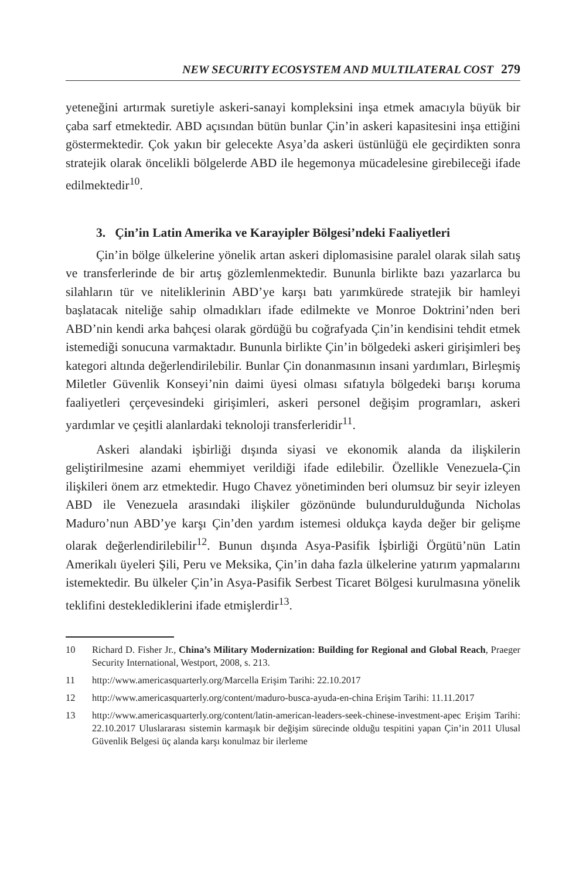NEW SECURITY ECOSYSTEM AND MULTILATERAL COST 279
yeteneğini artırmak suretiyle askeri-sanayi kompleksini inşa etmek amacıyla büyük bir çaba sarf etmektedir. ABD açısından bütün bunlar Çin’in askeri kapasitesini inşa ettiğini göstermektedir. Çok yakın bir gelecekte Asya’da askeri üstünlüğü ele geçirdikten sonra stratejik olarak öncelikli bölgelerde ABD ile hegemonya mücadelesine girebileceği ifade edilmektedir<sup>10</sup>.
3. Çin’in Latin Amerika ve Karayipler Bölgesi’ndeki Faaliyetleri
Çin’in bölge ülkelerine yönelik artan askeri diplomasisine paralel olarak silah satış ve transferlerinde de bir artış gözlemlenmektedir. Bununla birlikte bazı yazarlarca bu silahların tür ve niteliklerinin ABD’ye karşı batı yarımkürede stratejik bir hamleyi başlatacak niteliğe sahip olmadıkları ifade edilmekte ve Monroe Doktrini’nden beri ABD’nin kendi arka bahçesi olarak gördüğü bu coğrafyada Çin’in kendisini tehdit etmek istemediği sonucuna varmaktadır. Bununla birlikte Çin’in bölgedeki askeri girişimleri beş kategori altında değerlendirilebilir. Bunlar Çin donanmasının insani yardımları, Birleşmiş Miletler Güvenlik Konseyi’nin daimi üyesi olması sıfatıyla bölgedeki barışı koruma faaliyetleri çerçevesindeki girişimleri, askeri personel değişim programları, askeri yardımlar ve çeşitli alanlardaki teknoloji transferleridir<sup>11</sup>.
Askeri alandaki işbirliği dışında siyasi ve ekonomik alanda da ilişkilerin geliştirilmesine azami ehemmiyet verildiği ifade edilebilir. Özellikle Venezuela-Çin ilişkileri önem arz etmektedir. Hugo Chavez yönetiminden beri olumsuz bir seyir izleyen ABD ile Venezuela arasındaki ilişkiler gözönünde bulundurulduğunda Nicholas Maduro’nun ABD’ye karşı Çin’den yardım istemesi oldukça kayda değer bir gelişme olarak değerlendirilebilir<sup>12</sup>. Bunun dışında Asya-Pasifik İşbirliği Örgütü’nün Latin Amerikalı üyeleri Şili, Peru ve Meksika, Çin’in daha fazla ülkelerine yatırım yapmalarını istemektedir. Bu ülkeler Çin’in Asya-Pasifik Serbest Ticaret Bölgesi kurulmasına yönelik teklifini desteklediklerini ifade etmişlerdir<sup>13</sup>.
10 Richard D. Fisher Jr., China’s Military Modernization: Building for Regional and Global Reach, Praeger Security International, Westport, 2008, s. 213.
11 http://www.americasquarterly.org/Marcella Erişim Tarihi: 22.10.2017
12 http://www.americasquarterly.org/content/maduro-busca-ayuda-en-china Erişim Tarihi: 11.11.2017
13 http://www.americasquarterly.org/content/latin-american-leaders-seek-chinese-investment-apec Erişim Tarihi: 22.10.2017 Uluslararası sistemin karmaşık bir değişim sürecinde olduğu tespitini yapan Çin’in 2011 Ulusal Güvenlik Belgesi üç alanda karşı konulmaz bir ilerleme